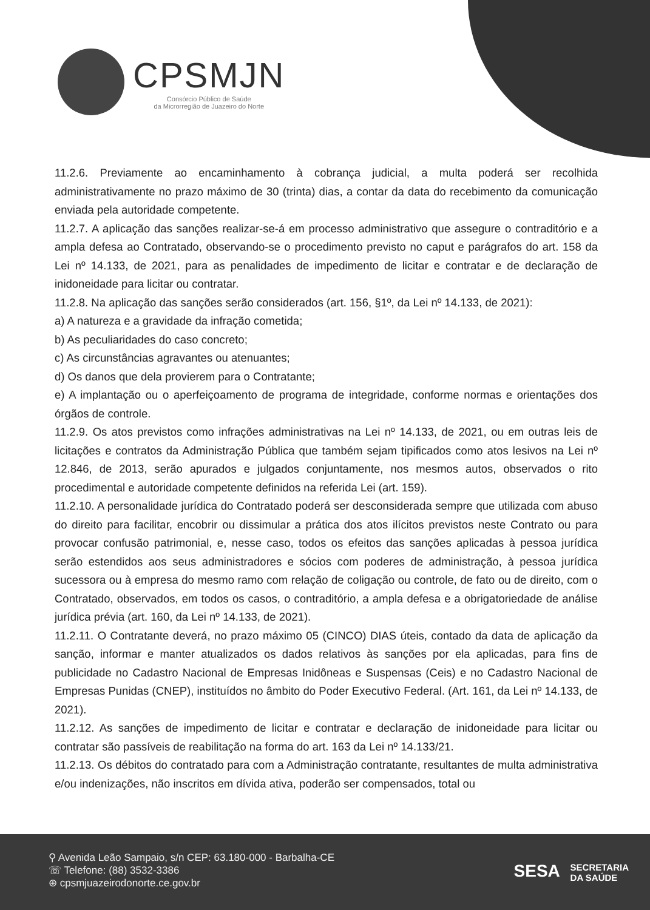CPSMJN
Consórcio Público de Saúde
da Microrregião de Juazeiro do Norte
11.2.6. Previamente ao encaminhamento à cobrança judicial, a multa poderá ser recolhida administrativamente no prazo máximo de 30 (trinta) dias, a contar da data do recebimento da comunicação enviada pela autoridade competente.
11.2.7. A aplicação das sanções realizar-se-á em processo administrativo que assegure o contraditório e a ampla defesa ao Contratado, observando-se o procedimento previsto no caput e parágrafos do art. 158 da Lei nº 14.133, de 2021, para as penalidades de impedimento de licitar e contratar e de declaração de inidoneidade para licitar ou contratar.
11.2.8. Na aplicação das sanções serão considerados (art. 156, §1º, da Lei nº 14.133, de 2021):
a) A natureza e a gravidade da infração cometida;
b) As peculiaridades do caso concreto;
c) As circunstâncias agravantes ou atenuantes;
d) Os danos que dela provierem para o Contratante;
e) A implantação ou o aperfeiçoamento de programa de integridade, conforme normas e orientações dos órgãos de controle.
11.2.9. Os atos previstos como infrações administrativas na Lei nº 14.133, de 2021, ou em outras leis de licitações e contratos da Administração Pública que também sejam tipificados como atos lesivos na Lei nº 12.846, de 2013, serão apurados e julgados conjuntamente, nos mesmos autos, observados o rito procedimental e autoridade competente definidos na referida Lei (art. 159).
11.2.10. A personalidade jurídica do Contratado poderá ser desconsiderada sempre que utilizada com abuso do direito para facilitar, encobrir ou dissimular a prática dos atos ilícitos previstos neste Contrato ou para provocar confusão patrimonial, e, nesse caso, todos os efeitos das sanções aplicadas à pessoa jurídica serão estendidos aos seus administradores e sócios com poderes de administração, à pessoa jurídica sucessora ou à empresa do mesmo ramo com relação de coligação ou controle, de fato ou de direito, com o Contratado, observados, em todos os casos, o contraditório, a ampla defesa e a obrigatoriedade de análise jurídica prévia (art. 160, da Lei nº 14.133, de 2021).
11.2.11. O Contratante deverá, no prazo máximo 05 (CINCO) DIAS úteis, contado da data de aplicação da sanção, informar e manter atualizados os dados relativos às sanções por ela aplicadas, para fins de publicidade no Cadastro Nacional de Empresas Inidôneas e Suspensas (Ceis) e no Cadastro Nacional de Empresas Punidas (CNEP), instituídos no âmbito do Poder Executivo Federal. (Art. 161, da Lei nº 14.133, de 2021).
11.2.12. As sanções de impedimento de licitar e contratar e declaração de inidoneidade para licitar ou contratar são passíveis de reabilitação na forma do art. 163 da Lei nº 14.133/21.
11.2.13. Os débitos do contratado para com a Administração contratante, resultantes de multa administrativa e/ou indenizações, não inscritos em dívida ativa, poderão ser compensados, total ou
⚲ Avenida Leão Sampaio, s/n CEP: 63.180-000 - Barbalha-CE
☏ Telefone: (88) 3532-3386
⊕ cpsmjuazeirodonorte.ce.gov.br
SESA SECRETARIA
DA SAÚDE